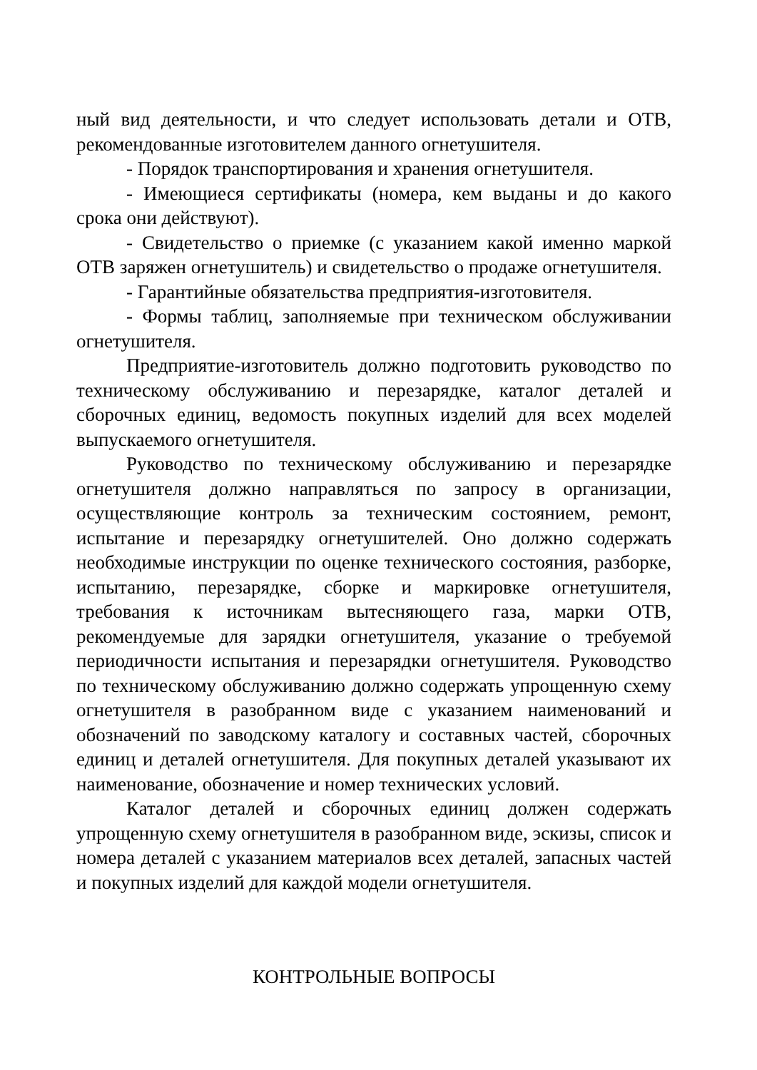ный вид деятельности, и что следует использовать детали и ОТВ, рекомендованные изготовителем данного огнетушителя.
- Порядок транспортирования и хранения огнетушителя.
- Имеющиеся сертификаты (номера, кем выданы и до какого срока они действуют).
- Свидетельство о приемке (с указанием какой именно маркой ОТВ заряжен огнетушитель) и свидетельство о продаже огнетушителя.
- Гарантийные обязательства предприятия-изготовителя.
- Формы таблиц, заполняемые при техническом обслуживании огнетушителя.
Предприятие-изготовитель должно подготовить руководство по техническому обслуживанию и перезарядке, каталог деталей и сборочных единиц, ведомость покупных изделий для всех моделей выпускаемого огнетушителя.
Руководство по техническому обслуживанию и перезарядке огнетушителя должно направляться по запросу в организации, осуществляющие контроль за техническим состоянием, ремонт, испытание и перезарядку огнетушителей. Оно должно содержать необходимые инструкции по оценке технического состояния, разборке, испытанию, перезарядке, сборке и маркировке огнетушителя, требования к источникам вытесняющего газа, марки ОТВ, рекомендуемые для зарядки огнетушителя, указание о требуемой периодичности испытания и перезарядки огнетушителя. Руководство по техническому обслуживанию должно содержать упрощенную схему огнетушителя в разобранном виде с указанием наименований и обозначений по заводскому каталогу и составных частей, сборочных единиц и деталей огнетушителя. Для покупных деталей указывают их наименование, обозначение и номер технических условий.
Каталог деталей и сборочных единиц должен содержать упрощенную схему огнетушителя в разобранном виде, эскизы, список и номера деталей с указанием материалов всех деталей, запасных частей и покупных изделий для каждой модели огнетушителя.
КОНТРОЛЬНЫЕ ВОПРОСЫ